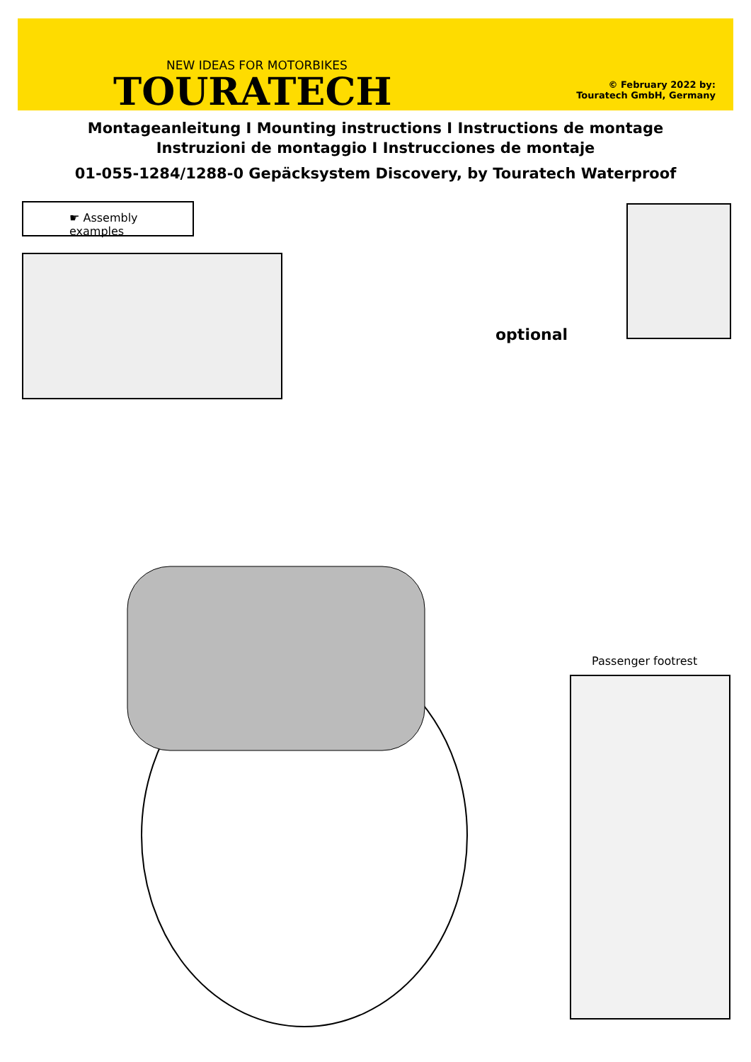NEW IDEAS FOR MOTORBIKES
TOURATECH
© February 2022 by:
Touratech GmbH, Germany
Montageanleitung I Mounting instructions I Instructions de montage
Instruzioni de montaggio I Instrucciones de montaje
01-055-1284/1288-0 Gepäcksystem Discovery, by Touratech Waterproof
☛ Assembly examples
optional
Passenger footrest